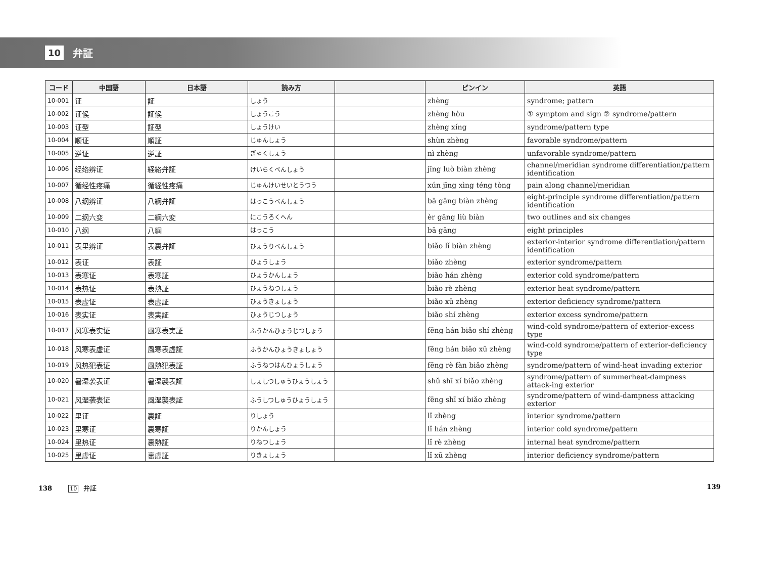10 弁証
| コード | 中国語 | 日本語 | 読み方 | | ピンイン | 英語 |
| --- | --- | --- | --- | --- | --- | --- |
| 10-001 | 证 | 証 | しょう | | zhèng | syndrome; pattern |
| 10-002 | 证候 | 証候 | しょうこう | | zhèng hòu | ① symptom and sign ② syndrome/pattern |
| 10-003 | 证型 | 証型 | しょうけい | | zhèng xíng | syndrome/pattern type |
| 10-004 | 顺证 | 順証 | じゅんしょう | | shùn zhèng | favorable syndrome/pattern |
| 10-005 | 逆证 | 逆証 | ぎゃくしょう | | nì zhèng | unfavorable syndrome/pattern |
| 10-006 | 经络辨证 | 経絡弁証 | けいらくべんしょう | | jīng luò biàn zhèng | channel/meridian syndrome differentiation/pattern identification |
| 10-007 | 循经性疼痛 | 循経性疼痛 | じゅんけいせいとうつう | | xún jīng xìng téng tòng | pain along channel/meridian |
| 10-008 | 八纲辨证 | 八綱弁証 | はっこうべんしょう | | bā gāng biàn zhèng | eight-principle syndrome differentiation/pattern identification |
| 10-009 | 二纲六变 | 二綱六変 | にこうろくへん | | èr gāng liù biàn | two outlines and six changes |
| 10-010 | 八纲 | 八綱 | はっこう | | bā gāng | eight principles |
| 10-011 | 表里辨证 | 表裏弁証 | ひょうりべんしょう | | biǎo lǐ biàn zhèng | exterior-interior syndrome differentiation/pattern identification |
| 10-012 | 表证 | 表証 | ひょうしょう | | biǎo zhèng | exterior syndrome/pattern |
| 10-013 | 表寒证 | 表寒証 | ひょうかんしょう | | biǎo hán zhèng | exterior cold syndrome/pattern |
| 10-014 | 表热证 | 表熱証 | ひょうねつしょう | | biǎo rè zhèng | exterior heat syndrome/pattern |
| 10-015 | 表虚证 | 表虚証 | ひょうきょしょう | | biǎo xū zhèng | exterior deficiency syndrome/pattern |
| 10-016 | 表实证 | 表実証 | ひょうじつしょう | | biǎo shí zhèng | exterior excess syndrome/pattern |
| 10-017 | 风寒表实证 | 風寒表実証 | ふうかんひょうじつしょう | | fēng hán biǎo shí zhèng | wind-cold syndrome/pattern of exterior-excess type |
| 10-018 | 风寒表虚证 | 風寒表虚証 | ふうかんひょうきょしょう | | fēng hán biǎo xū zhèng | wind-cold syndrome/pattern of exterior-deficiency type |
| 10-019 | 风热犯表证 | 風熱犯表証 | ふうねつはんひょうしょう | | fēng rè fàn biǎo zhèng | syndrome/pattern of wind-heat invading exterior |
| 10-020 | 暑湿袭表证 | 暑湿襲表証 | しょしつしゅうひょうしょう | | shǔ shī xí biǎo zhèng | syndrome/pattern of summerheat-dampness attack-ing exterior |
| 10-021 | 风湿袭表证 | 風湿襲表証 | ふうしつしゅうひょうしょう | | fēng shī xí biǎo zhèng | syndrome/pattern of wind-dampness attacking exterior |
| 10-022 | 里证 | 裏証 | りしょう | | lǐ zhèng | interior syndrome/pattern |
| 10-023 | 里寒证 | 裏寒証 | りかんしょう | | lǐ hán zhèng | interior cold syndrome/pattern |
| 10-024 | 里热证 | 裏熱証 | りねつしょう | | lǐ rè zhèng | internal heat syndrome/pattern |
| 10-025 | 里虚证 | 裏虚証 | りきょしょう | | lǐ xū zhèng | interior deficiency syndrome/pattern |
138 10 弁証 139